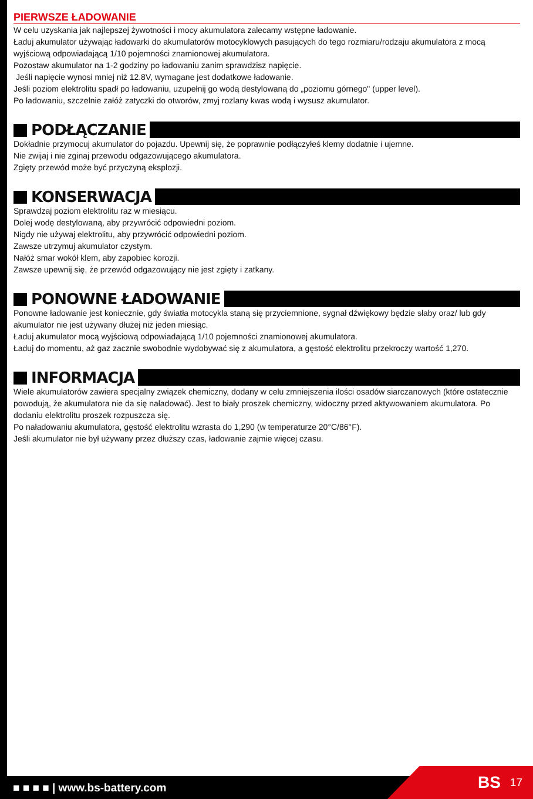PIERWSZE ŁADOWANIE
W celu uzyskania jak najlepszej żywotności i mocy akumulatora zalecamy wstępne ładowanie.
Ładuj akumulator używając ładowarki do akumulatorów motocyklowych pasujących do tego rozmiaru/rodzaju akumulatora z mocą wyjściową odpowiadającą 1/10 pojemności znamionowej akumulatora.
Pozostaw akumulator na 1-2 godziny po ładowaniu zanim sprawdzisz napięcie.
Jeśli napięcie wynosi mniej niż 12.8V, wymagane jest dodatkowe ładowanie.
Jeśli poziom elektrolitu spadł po ładowaniu, uzupełnij go wodą destylowaną do „poziomu górnego" (upper level).
Po ładowaniu, szczelnie załóż zatyczki do otworów, zmyj rozlany kwas wodą i wysusz akumulator.
PODŁĄCZANIE
Dokładnie przymocuj akumulator do pojazdu. Upewnij się, że poprawnie podłączyłeś klemy dodatnie i ujemne.
Nie zwijaj i nie zginaj przewodu odgazowującego akumulatora.
Zgięty przewód może być przyczyną eksplozji.
KONSERWACJA
Sprawdzaj poziom elektrolitu raz w miesiącu.
Dolej wodę destylowaną, aby przywrócić odpowiedni poziom.
Nigdy nie używaj elektrolitu, aby przywrócić odpowiedni poziom.
Zawsze utrzymuj akumulator czystym.
Nałóż smar wokół klem, aby zapobiec korozji.
Zawsze upewnij się, że przewód odgazowujący nie jest zgięty i zatkany.
PONOWNE ŁADOWANIE
Ponowne ładowanie jest koniecznie, gdy światła motocykla staną się przyciemnione, sygnał dźwiękowy będzie słaby oraz/ lub gdy akumulator nie jest używany dłużej niż jeden miesiąc.
Ładuj akumulator mocą wyjściową odpowiadającą 1/10 pojemności znamionowej akumulatora.
Ładuj do momentu, aż gaz zacznie swobodnie wydobywać się z akumulatora, a gęstość elektrolitu przekroczy wartość 1,270.
INFORMACJA
Wiele akumulatorów zawiera specjalny związek chemiczny, dodany w celu zmniejszenia ilości osadów siarczanowych (które ostatecznie powodują, że akumulatora nie da się naładować). Jest to biały proszek chemiczny, widoczny przed aktywowaniem akumulatora. Po dodaniu elektrolitu proszek rozpuszcza się.
Po naładowaniu akumulatora, gęstość elektrolitu wzrasta do 1,290 (w temperaturze 20°C/86°F).
Jeśli akumulator nie był używany przez dłuższy czas, ładowanie zajmie więcej czasu.
■ ■ ■ ■ | www.bs-battery.com
BS 17